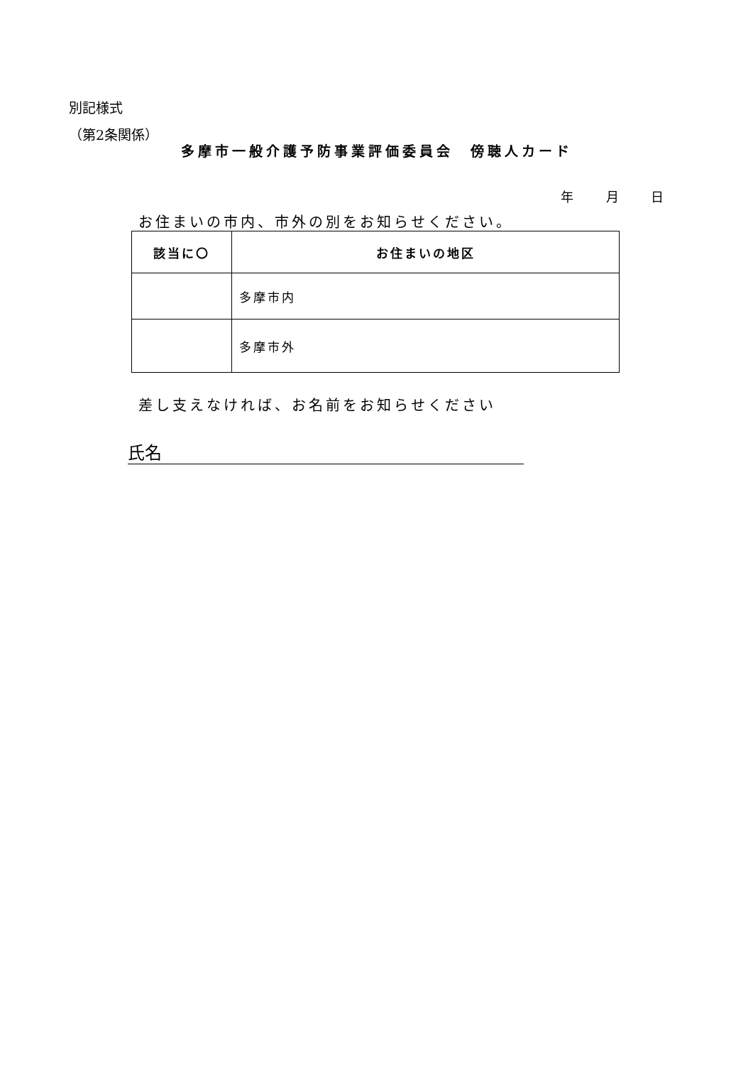別記様式
（第2条関係）
多摩市一般介護予防事業評価委員会　傍聴人カード
年 月 日
お住まいの市内、市外の別をお知らせください。
| 該当に〇 | お住まいの地区 |
| --- | --- |
| | 多摩市内 |
| | 多摩市外 |
差し支えなければ、お名前をお知らせください
氏名